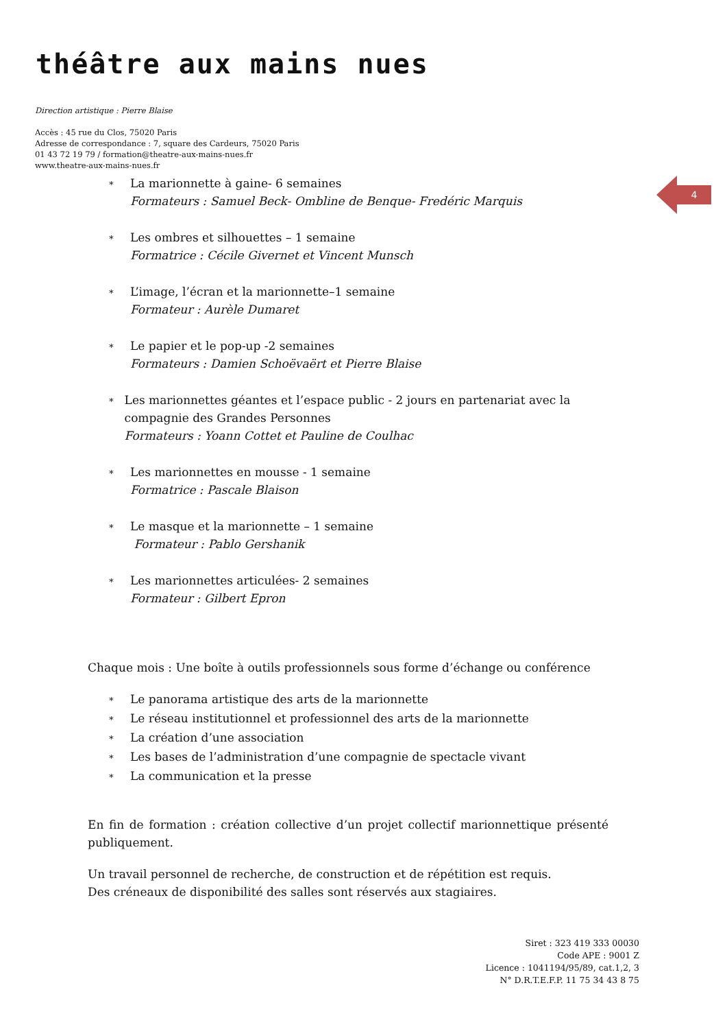théâtre aux mains nues
Direction artistique : Pierre Blaise
Accès : 45 rue du Clos, 75020 Paris
Adresse de correspondance : 7, square des Cardeurs, 75020 Paris
01 43 72 19 79 / formation@theatre-aux-mains-nues.fr
www.theatre-aux-mains-nues.fr
4
∗
La marionnette à gaine- 6 semaines
Formateurs : Samuel Beck- Ombline de Benque- Fredéric Marquis
∗
Les ombres et silhouettes – 1 semaine
Formatrice : Cécile Givernet et Vincent Munsch
∗
L’image, l’écran et la marionnette–1 semaine
Formateur : Aurèle Dumaret
∗
Le papier et le pop-up -2 semaines
Formateurs : Damien Schoëvaërt et Pierre Blaise
∗
Les marionnettes géantes et l’espace public - 2 jours en partenariat avec la compagnie des Grandes Personnes
Formateurs : Yoann Cottet et Pauline de Coulhac
∗
Les marionnettes en mousse - 1 semaine
Formatrice : Pascale Blaison
∗
Le masque et la marionnette – 1 semaine
Formateur : Pablo Gershanik
∗
Les marionnettes articulées- 2 semaines
Formateur : Gilbert Epron
Chaque mois : Une boîte à outils professionnels sous forme d’échange ou conférence
∗
Le panorama artistique des arts de la marionnette
∗
Le réseau institutionnel et professionnel des arts de la marionnette
∗
La création d’une association
∗
Les bases de l’administration d’une compagnie de spectacle vivant
∗
La communication et la presse
En fin de formation : création collective d’un projet collectif marionnettique présenté publiquement.
Un travail personnel de recherche, de construction et de répétition est requis.
Des créneaux de disponibilité des salles sont réservés aux stagiaires.
Siret : 323 419 333 00030
Code APE : 9001 Z
Licence : 1041194/95/89, cat.1,2, 3
N° D.R.T.E.F.P. 11 75 34 43 8 75